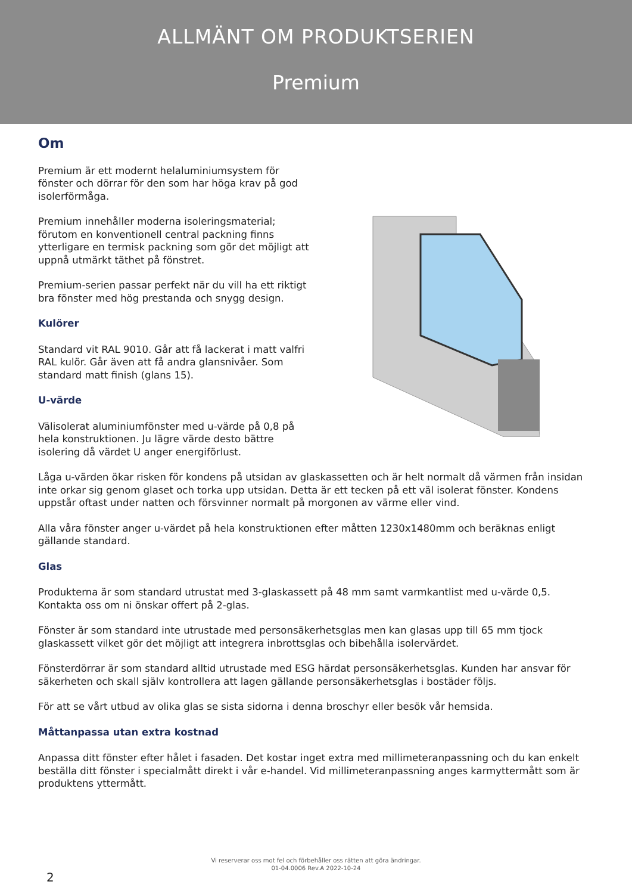ALLMÄNT OM PRODUKTSERIEN
Premium
Om
Premium är ett modernt helaluminiumsystem för fönster och dörrar för den som har höga krav på god isolerförmåga.
Premium innehåller moderna isoleringsmaterial; förutom en konventionell central packning finns ytterligare en termisk packning som gör det möjligt att uppnå utmärkt täthet på fönstret.
Premium-serien passar perfekt när du vill ha ett riktigt bra fönster med hög prestanda och snygg design.
Kulörer
Standard vit RAL 9010. Går att få lackerat i matt valfri RAL kulör. Går även att få andra glansnivåer. Som standard matt finish (glans 15).
U-värde
Välisolerat aluminiumfönster med u-värde på 0,8 på hela konstruktionen. Ju lägre värde desto bättre isolering då värdet U anger energiförlust.
Låga u-värden ökar risken för kondens på utsidan av glaskassetten och är helt normalt då värmen från insidan inte orkar sig genom glaset och torka upp utsidan. Detta är ett tecken på ett väl isolerat fönster. Kondens uppstår oftast under natten och försvinner normalt på morgonen av värme eller vind.
Alla våra fönster anger u-värdet på hela konstruktionen efter måtten 1230x1480mm och beräknas enligt gällande standard.
Glas
Produkterna är som standard utrustat med 3-glaskassett på 48 mm samt varmkantlist med u-värde 0,5. Kontakta oss om ni önskar offert på 2-glas.
Fönster är som standard inte utrustade med personsäkerhetsglas men kan glasas upp till 65 mm tjock glaskassett vilket gör det möjligt att integrera inbrottsglas och bibehålla isolervärdet.
Fönsterdörrar är som standard alltid utrustade med ESG härdat personsäkerhetsglas. Kunden har ansvar för säkerheten och skall själv kontrollera att lagen gällande personsäkerhetsglas i bostäder följs.
För att se vårt utbud av olika glas se sista sidorna i denna broschyr eller besök vår hemsida.
Måttanpassa utan extra kostnad
Anpassa ditt fönster efter hålet i fasaden. Det kostar inget extra med millimeteranpassning och du kan enkelt beställa ditt fönster i specialmått direkt i vår e-handel. Vid millimeteranpassning anges karmyttermått som är produktens yttermått.
Vi reserverar oss mot fel och förbehåller oss rätten att göra ändringar.
01-04.0006 Rev.A 2022-10-24
2